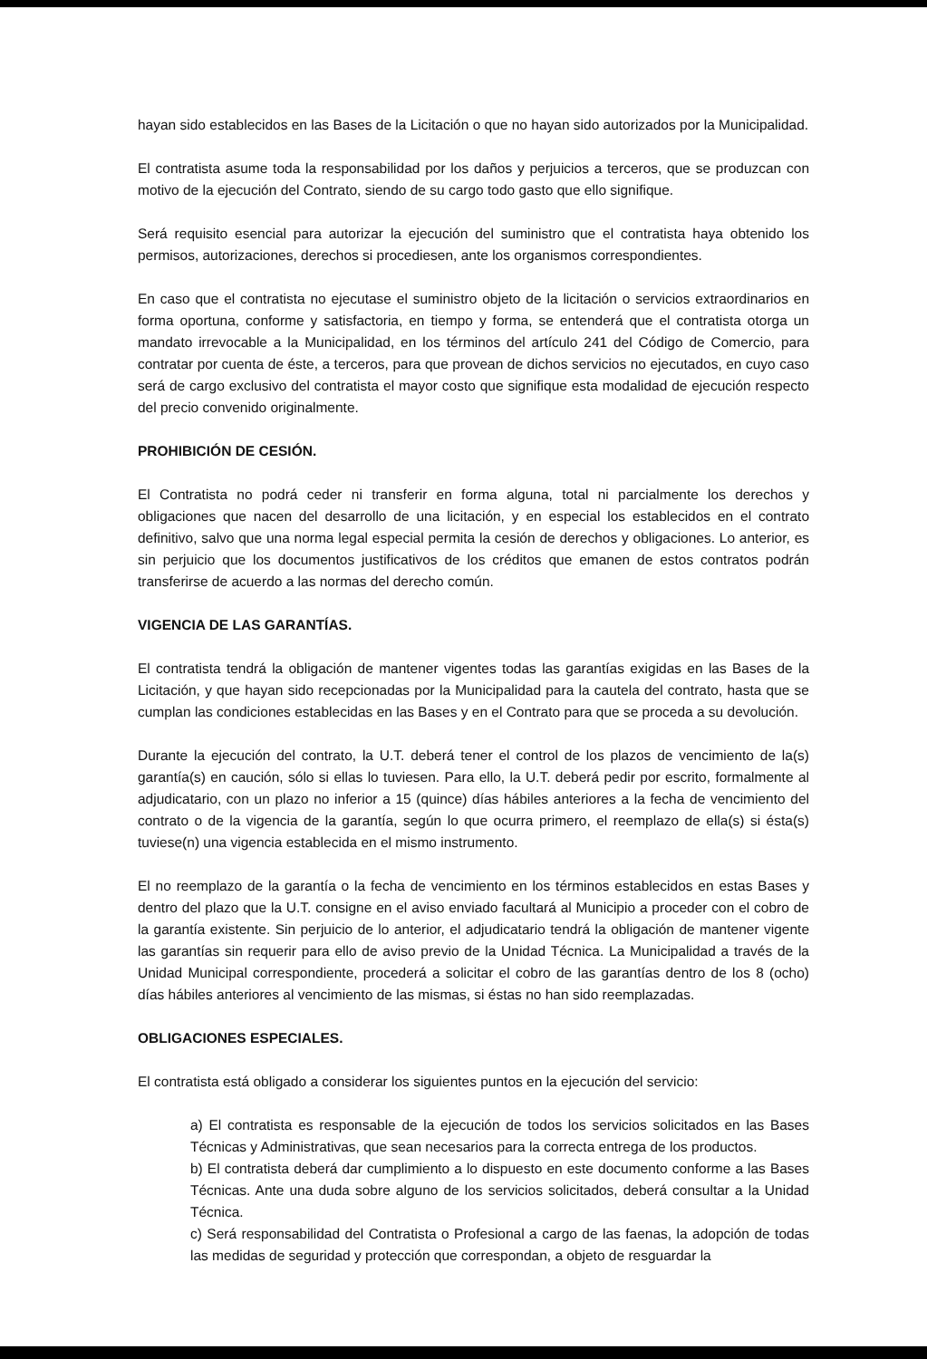hayan sido establecidos en las Bases de la Licitación o que no hayan sido autorizados por la Municipalidad.
El contratista asume toda la responsabilidad por los daños y perjuicios a terceros, que se produzcan con motivo de la ejecución del Contrato, siendo de su cargo todo gasto que ello signifique.
Será requisito esencial para autorizar la ejecución del suministro que el contratista haya obtenido los permisos, autorizaciones, derechos si procediesen, ante los organismos correspondientes.
En caso que el contratista no ejecutase el suministro objeto de la licitación o servicios extraordinarios en forma oportuna, conforme y satisfactoria, en tiempo y forma, se entenderá que el contratista otorga un mandato irrevocable a la Municipalidad, en los términos del artículo 241 del Código de Comercio, para contratar por cuenta de éste, a terceros, para que provean de dichos servicios no ejecutados, en cuyo caso será de cargo exclusivo del contratista el mayor costo que signifique esta modalidad de ejecución respecto del precio convenido originalmente.
PROHIBICIÓN DE CESIÓN.
El Contratista no podrá ceder ni transferir en forma alguna, total ni parcialmente los derechos y obligaciones que nacen del desarrollo de una licitación, y en especial los establecidos en el contrato definitivo, salvo que una norma legal especial permita la cesión de derechos y obligaciones. Lo anterior, es sin perjuicio que los documentos justificativos de los créditos que emanen de estos contratos podrán transferirse de acuerdo a las normas del derecho común.
VIGENCIA DE LAS GARANTÍAS.
El contratista tendrá la obligación de mantener vigentes todas las garantías exigidas en las Bases de la Licitación, y que hayan sido recepcionadas por la Municipalidad para la cautela del contrato, hasta que se cumplan las condiciones establecidas en las Bases y en el Contrato para que se proceda a su devolución.
Durante la ejecución del contrato, la U.T. deberá tener el control de los plazos de vencimiento de la(s) garantía(s) en caución, sólo si ellas lo tuviesen. Para ello, la U.T. deberá pedir por escrito, formalmente al adjudicatario, con un plazo no inferior a 15 (quince) días hábiles anteriores a la fecha de vencimiento del contrato o de la vigencia de la garantía, según lo que ocurra primero, el reemplazo de ella(s) si ésta(s) tuviese(n) una vigencia establecida en el mismo instrumento.
El no reemplazo de la garantía o la fecha de vencimiento en los términos establecidos en estas Bases y dentro del plazo que la U.T. consigne en el aviso enviado facultará al Municipio a proceder con el cobro de la garantía existente. Sin perjuicio de lo anterior, el adjudicatario tendrá la obligación de mantener vigente las garantías sin requerir para ello de aviso previo de la Unidad Técnica. La Municipalidad a través de la Unidad Municipal correspondiente, procederá a solicitar el cobro de las garantías dentro de los 8 (ocho) días hábiles anteriores al vencimiento de las mismas, si éstas no han sido reemplazadas.
OBLIGACIONES ESPECIALES.
El contratista está obligado a considerar los siguientes puntos en la ejecución del servicio:
a) El contratista es responsable de la ejecución de todos los servicios solicitados en las Bases Técnicas y Administrativas, que sean necesarios para la correcta entrega de los productos.
b) El contratista deberá dar cumplimiento a lo dispuesto en este documento conforme a las Bases Técnicas. Ante una duda sobre alguno de los servicios solicitados, deberá consultar a la Unidad Técnica.
c) Será responsabilidad del Contratista o Profesional a cargo de las faenas, la adopción de todas las medidas de seguridad y protección que correspondan, a objeto de resguardar la